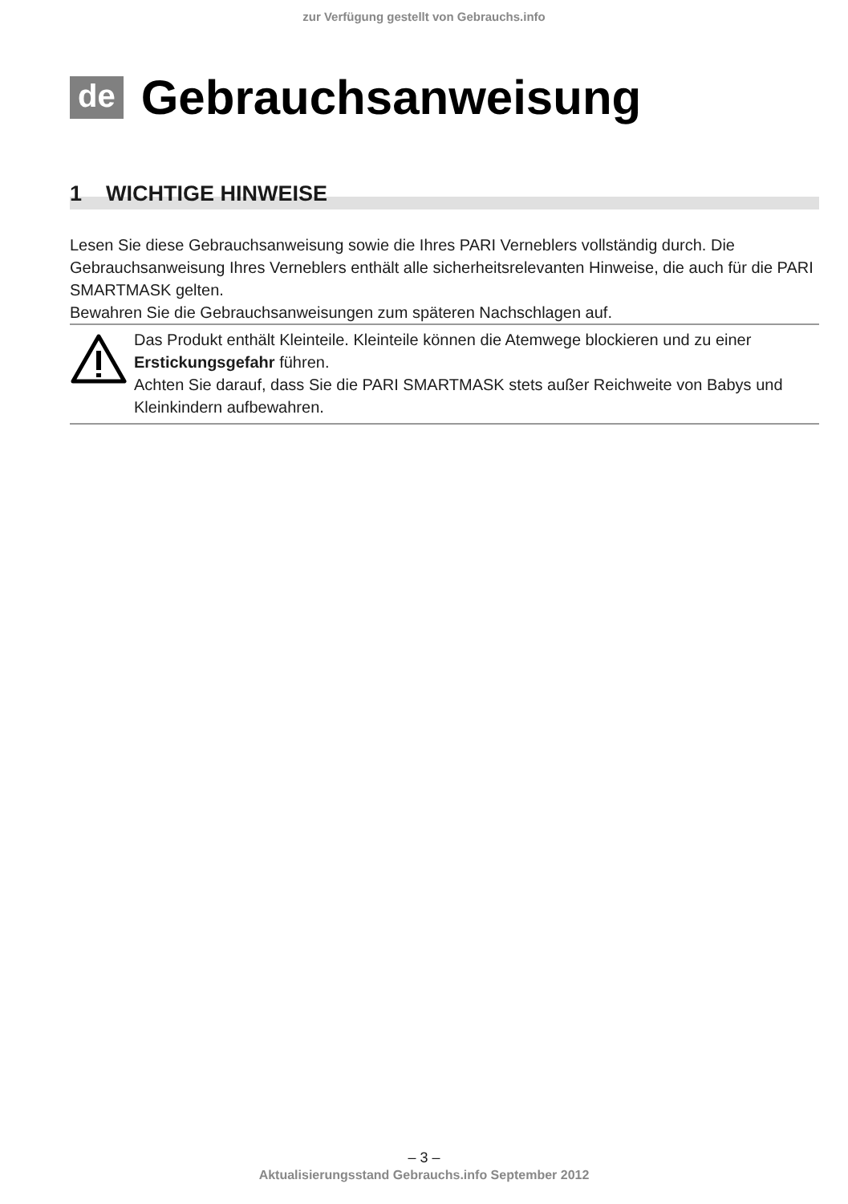zur Verfügung gestellt von Gebrauchs.info
de Gebrauchsanweisung
1 WICHTIGE HINWEISE
Lesen Sie diese Gebrauchsanweisung sowie die Ihres PARI Verneblers vollständig durch. Die Gebrauchsanweisung Ihres Verneblers enthält alle sicherheitsrelevanten Hinweise, die auch für die PARI SMARTMASK gelten.
Bewahren Sie die Gebrauchsanweisungen zum späteren Nachschlagen auf.
Das Produkt enthält Kleinteile. Kleinteile können die Atemwege blockieren und zu einer Erstickungsgefahr führen.
Achten Sie darauf, dass Sie die PARI SMARTMASK stets außer Reichweite von Babys und Kleinkindern aufbewahren.
– 3 –
Aktualisierungsstand Gebrauchs.info September 2012